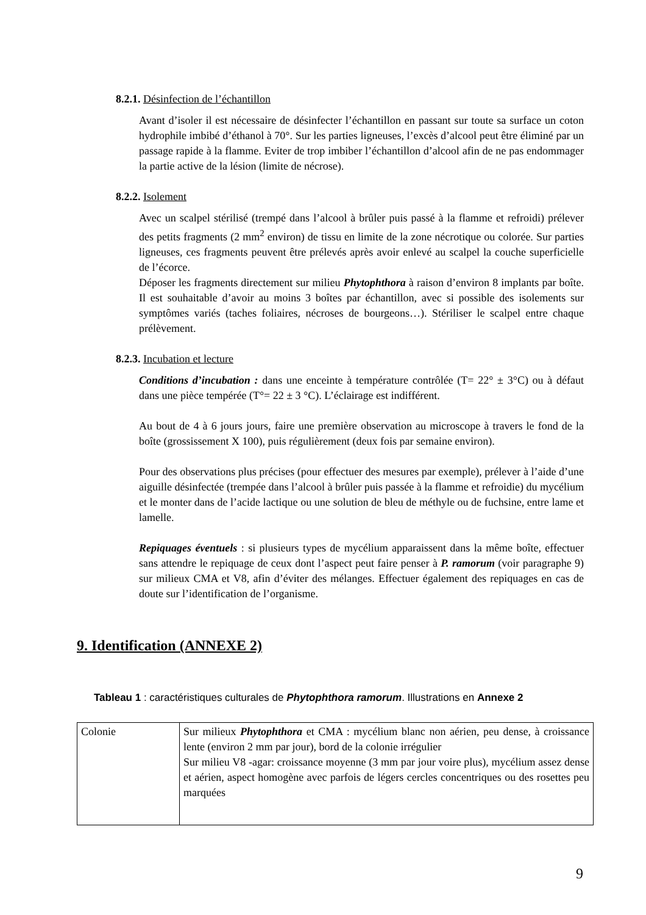8.2.1. Désinfection de l’échantillon
Avant d’isoler il est nécessaire de désinfecter l’échantillon en passant sur toute sa surface un coton hydrophile imbibé d’éthanol à 70°. Sur les parties ligneuses, l’excès d’alcool peut être éliminé par un passage rapide à la flamme. Eviter de trop imbiber l’échantillon d’alcool afin de ne pas endommager la partie active de la lésion (limite de nécrose).
8.2.2. Isolement
Avec un scalpel stérilisé (trempé dans l’alcool à brûler puis passé à la flamme et refroidi) prélever des petits fragments (2 mm<sup>2</sup> environ) de tissu en limite de la zone nécrotique ou colorée. Sur parties ligneuses, ces fragments peuvent être prélevés après avoir enlevé au scalpel la couche superficielle de l’écorce.
Déposer les fragments directement sur milieu Phytophthora à raison d’environ 8 implants par boîte. Il est souhaitable d’avoir au moins 3 boîtes par échantillon, avec si possible des isolements sur symptômes variés (taches foliaires, nécroses de bourgeons…). Stériliser le scalpel entre chaque prélèvement.
8.2.3. Incubation et lecture
Conditions d’incubation : dans une enceinte à température contrôlée (T= 22° ± 3°C) ou à défaut dans une pièce tempérée (T°= 22 ± 3 °C). L’éclairage est indifférent.
Au bout de 4 à 6 jours jours, faire une première observation au microscope à travers le fond de la boîte (grossissement X 100), puis régulièrement (deux fois par semaine environ).
Pour des observations plus précises (pour effectuer des mesures par exemple), prélever à l’aide d’une aiguille désinfectée (trempée dans l’alcool à brûler puis passée à la flamme et refroidie) du mycélium et le monter dans de l’acide lactique ou une solution de bleu de méthyle ou de fuchsine, entre lame et lamelle.
Repiquages éventuels : si plusieurs types de mycélium apparaissent dans la même boîte, effectuer sans attendre le repiquage de ceux dont l’aspect peut faire penser à P. ramorum (voir paragraphe 9) sur milieux CMA et V8, afin d’éviter des mélanges. Effectuer également des repiquages en cas de doute sur l’identification de l’organisme.
9. Identification (ANNEXE 2)
Tableau 1 : caractéristiques culturales de Phytophthora ramorum. Illustrations en Annexe 2
| Colonie | Sur milieux Phytophthora et CMA : mycélium blanc non aérien, peu dense, à croissance lente (environ 2 mm par jour), bord de la colonie irrégulier Sur milieu V8 -agar: croissance moyenne (3 mm par jour voire plus), mycélium assez dense et aérien, aspect homogène avec parfois de légers cercles concentriques ou des rosettes peu marquées |
9